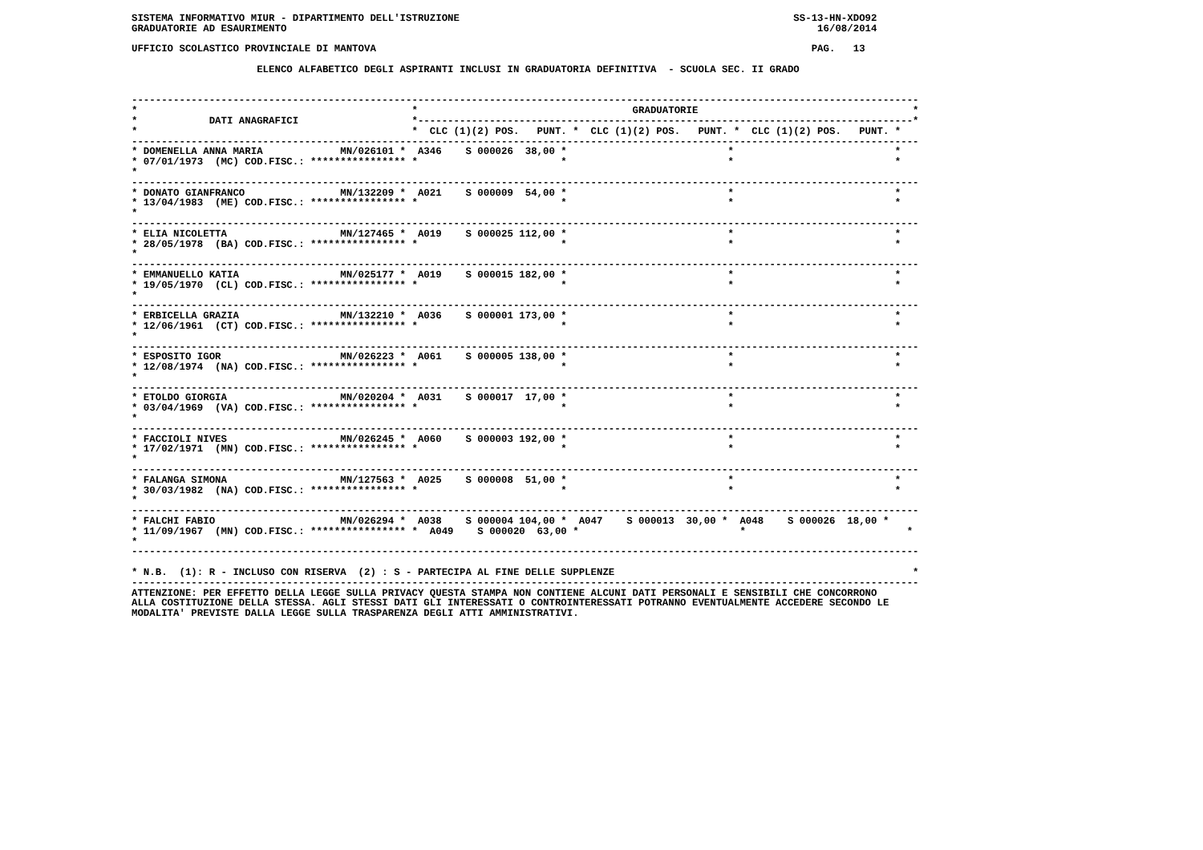SISTEMA INFORMATIVO MIUR - DIPARTIMENTO DELL'ISTRUZIONE                                                        SS-13-HN-XDO92
GRADUATORIE AD ESAURIMENTO                                                                                         16/08/2014

UFFICIO SCOLASTICO PROVINCIALE DI MANTOVA                                                                         PAG.   13

                     ELENCO ALFABETICO DEGLI ASPIRANTI INCLUSI IN GRADUATORIA DEFINITIVA  - SCUOLA SEC. II GRADO


------------------------------------------------------------------------------------------------------------------------------------
*                                              *                                    GRADUATORIE                                    *
*            DATI ANAGRAFICI                   *-----------------------------------------------------------------------------------*
*                                              *  CLC (1)(2) POS.   PUNT. *  CLC (1)(2) POS.   PUNT. *  CLC (1)(2) POS.   PUNT. *
------------------------------------------------------------------------------------------------------------------------------------
* DOMENELLA ANNA MARIA             MN/026101 *  A346    S 000026  38,00 *                           *                           *
* 07/01/1973  (MC) COD.FISC.: **************** *                        *                           *                           *
*
------------------------------------------------------------------------------------------------------------------------------------
* DONATO GIANFRANCO                MN/132209 *  A021    S 000009  54,00 *                           *                           *
* 13/04/1983  (ME) COD.FISC.: **************** *                        *                           *                           *
*
------------------------------------------------------------------------------------------------------------------------------------
* ELIA NICOLETTA                   MN/127465 *  A019    S 000025 112,00 *                           *                           *
* 28/05/1978  (BA) COD.FISC.: **************** *                        *                           *                           *
*
------------------------------------------------------------------------------------------------------------------------------------
* EMMANUELLO KATIA                 MN/025177 *  A019    S 000015 182,00 *                           *                           *
* 19/05/1970  (CL) COD.FISC.: **************** *                        *                           *                           *
*
------------------------------------------------------------------------------------------------------------------------------------
* ERBICELLA GRAZIA                 MN/132210 *  A036    S 000001 173,00 *                           *                           *
* 12/06/1961  (CT) COD.FISC.: **************** *                        *                           *                           *
*
------------------------------------------------------------------------------------------------------------------------------------
* ESPOSITO IGOR                    MN/026223 *  A061    S 000005 138,00 *                           *                           *
* 12/08/1974  (NA) COD.FISC.: **************** *                        *                           *                           *
*
------------------------------------------------------------------------------------------------------------------------------------
* ETOLDO GIORGIA                   MN/020204 *  A031    S 000017  17,00 *                           *                           *
* 03/04/1969  (VA) COD.FISC.: **************** *                        *                           *                           *
*
------------------------------------------------------------------------------------------------------------------------------------
* FACCIOLI NIVES                   MN/026245 *  A060    S 000003 192,00 *                           *                           *
* 17/02/1971  (MN) COD.FISC.: **************** *                        *                           *                           *
*
------------------------------------------------------------------------------------------------------------------------------------
* FALANGA SIMONA                   MN/127563 *  A025    S 000008  51,00 *                           *                           *
* 30/03/1982  (NA) COD.FISC.: **************** *                        *                           *                           *
*
------------------------------------------------------------------------------------------------------------------------------------
* FALCHI FABIO                     MN/026294 *  A038    S 000004 104,00 *  A047    S 000013  30,00 *  A048    S 000026  18,00 *
* 11/09/1967  (MN) COD.FISC.: **************** *  A049    S 000020  63,00 *                           *                           *
*
------------------------------------------------------------------------------------------------------------------------------------

* N.B.  (1): R - INCLUSO CON RISERVA  (2) : S - PARTECIPA AL FINE DELLE SUPPLENZE                                                  *
------------------------------------------------------------------------------------------------------------------------------------
ATTENZIONE: PER EFFETTO DELLA LEGGE SULLA PRIVACY QUESTA STAMPA NON CONTIENE ALCUNI DATI PERSONALI E SENSIBILI CHE CONCORRONO
ALLA COSTITUZIONE DELLA STESSA. AGLI STESSI DATI GLI INTERESSATI O CONTROINTERESSATI POTRANNO EVENTUALMENTE ACCEDERE SECONDO LE
MODALITA' PREVISTE DALLA LEGGE SULLA TRASPARENZA DEGLI ATTI AMMINISTRATIVI.